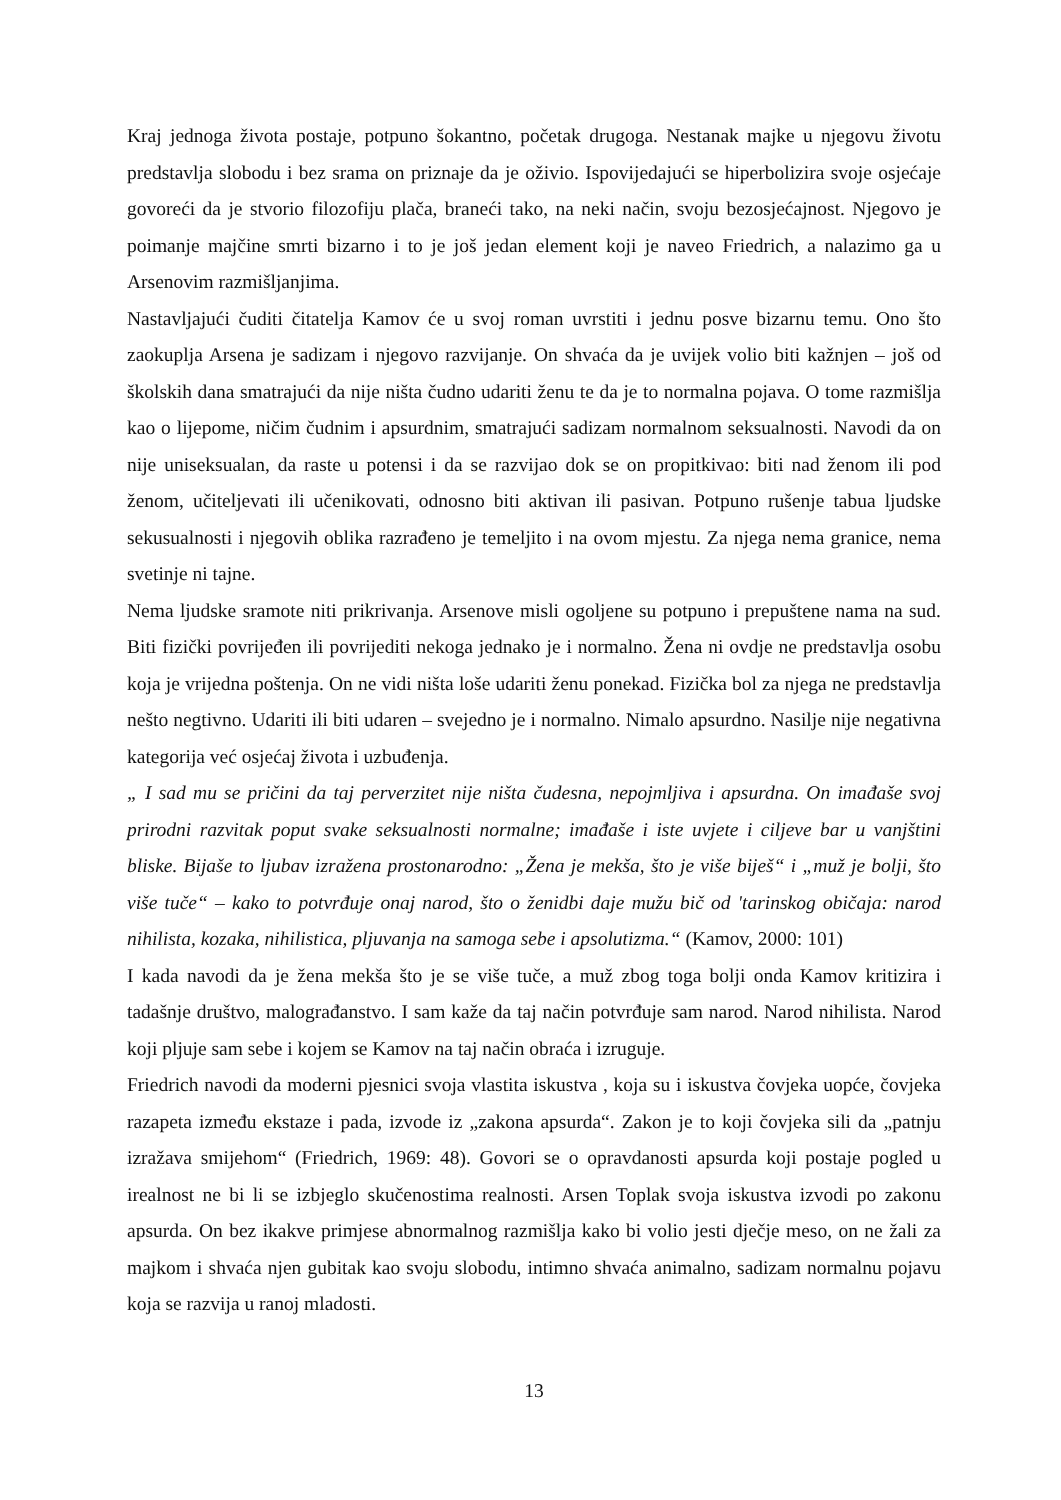Kraj jednoga života postaje, potpuno šokantno, početak drugoga. Nestanak majke u njegovu životu predstavlja slobodu i bez srama on priznaje da je oživio. Ispovijedajući se hiperbolizira svoje osjećaje govoreći da je stvorio filozofiju plača, braneći tako, na neki način, svoju bezosjećajnost. Njegovo je poimanje majčine smrti bizarno i to je još jedan element koji je naveo Friedrich, a nalazimo ga u Arsenovim razmišljanjima.
Nastavljajući čuditi čitatelja Kamov će u svoj roman uvrstiti i jednu posve bizarnu temu. Ono što zaokuplja Arsena je sadizam i njegovo razvijanje. On shvaća da je uvijek volio biti kažnjen – još od školskih dana smatrajući da nije ništa čudno udariti ženu te da je to normalna pojava. O tome razmišlja kao o lijepome, ničim čudnim i apsurdnim, smatrajući sadizam normalnom seksualnosti. Navodi da on nije uniseksualan, da raste u potensi i da se razvijao dok se on propitkivao: biti nad ženom ili pod ženom, učiteljevati ili učenikovati, odnosno biti aktivan ili pasivan. Potpuno rušenje tabua ljudske sekusualnosti i njegovih oblika razrađeno je temeljito i na ovom mjestu. Za njega nema granice, nema svetinje ni tajne.
Nema ljudske sramote niti prikrivanja. Arsenove misli ogoljene su potpuno i prepuštene nama na sud. Biti fizički povrijeđen ili povrijediti nekoga jednako je i normalno. Žena ni ovdje ne predstavlja osobu koja je vrijedna poštenja. On ne vidi ništa loše udariti ženu ponekad. Fizička bol za njega ne predstavlja nešto negtivno. Udariti ili biti udaren – svejedno je i normalno. Nimalo apsurdno. Nasilje nije negativna kategorija već osjećaj života i uzbuđenja.
„ I sad mu se pričini da taj perverzitet nije ništa čudesna, nepojmljiva i apsurdna. On imađaše svoj prirodni razvitak poput svake seksualnosti normalne; imađaše i iste uvjete i ciljeve bar u vanjštini bliske. Bijaše to ljubav izražena prostonarodno: „Žena je mekša, što je više biješ“ i „muž je bolji, što više tuče“ – kako to potvrđuje onaj narod, što o ženidbi daje mužu bič od 'tarinskog običaja: narod nihilista, kozaka, nihilistica, pljuvanja na samoga sebe i apsolutizma.“ (Kamov, 2000: 101)
I kada navodi da je žena mekša što je se više tuče, a muž zbog toga bolji onda Kamov kritizira i tadašnje društvo, malograđanstvo. I sam kaže da taj način potvrđuje sam narod. Narod nihilista. Narod koji pljuje sam sebe i kojem se Kamov na taj način obraća i izruguje.
Friedrich navodi da moderni pjesnici svoja vlastita iskustva , koja su i iskustva čovjeka uopće, čovjeka razapeta između ekstaze i pada, izvode iz „zakona apsurda“. Zakon je to koji čovjeka sili da „patnju izražava smijehom“ (Friedrich, 1969: 48). Govori se o opravdanosti apsurda koji postaje pogled u irealnost ne bi li se izbjeglo skučenostima realnosti. Arsen Toplak svoja iskustva izvodi po zakonu apsurda. On bez ikakve primjese abnormalnog razmišlja kako bi volio jesti dječje meso, on ne žali za majkom i shvaća njen gubitak kao svoju slobodu, intimno shvaća animalno, sadizam normalnu pojavu koja se razvija u ranoj mladosti.
13